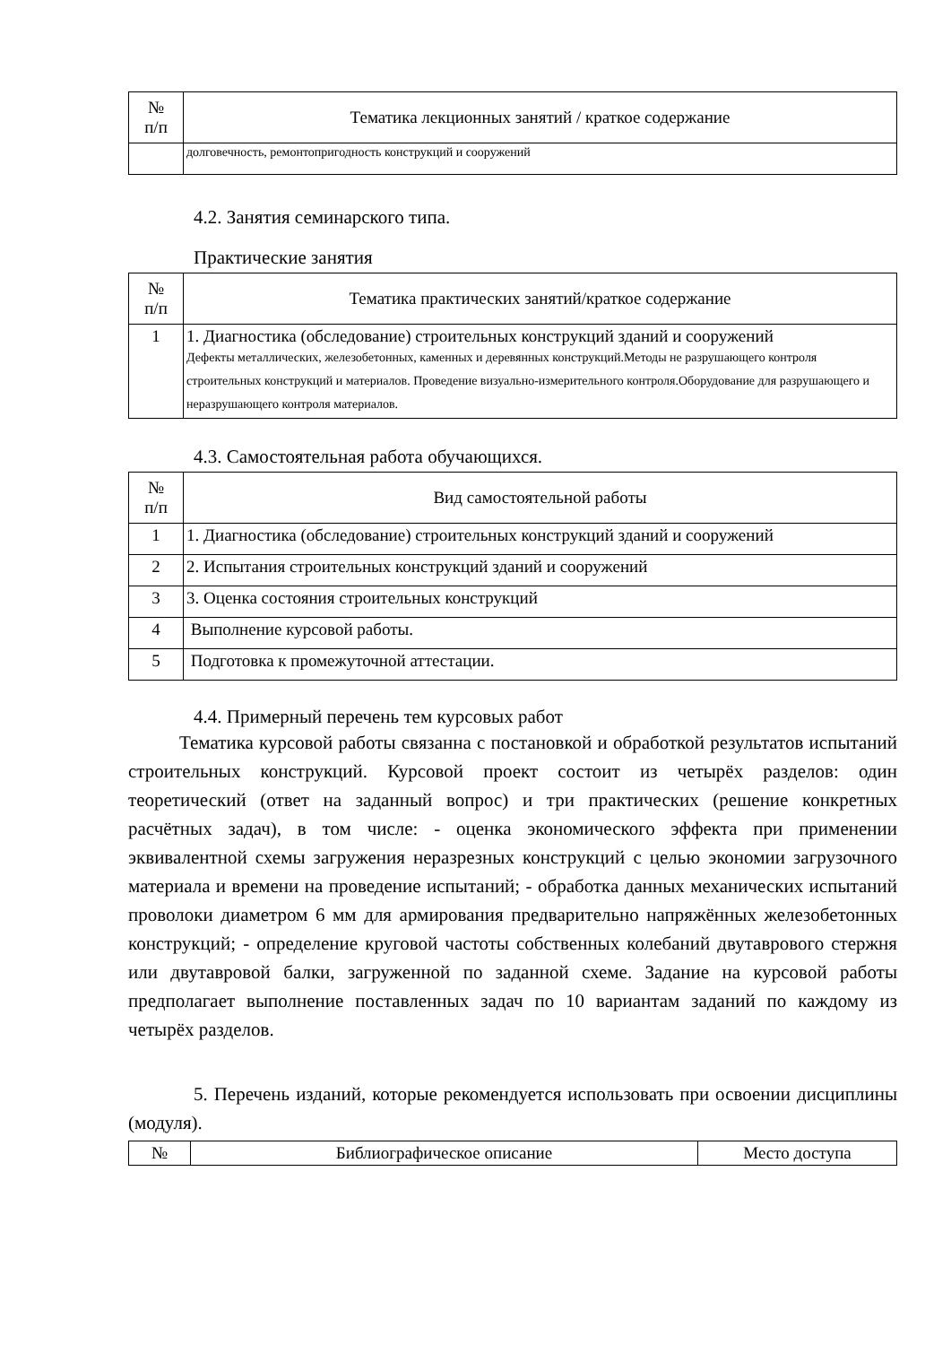| № п/п | Тематика лекционных занятий / краткое содержание |
| --- | --- |
| | долговечность, ремонтопригодность конструкций и сооружений |
4.2. Занятия семинарского типа.
Практические занятия
| № п/п | Тематика практических занятий/краткое содержание |
| --- | --- |
| 1 | 1. Диагностика (обследование) строительных конструкций зданий и сооружений Дефекты металлических, железобетонных, каменных и деревянных конструкций.Методы не разрушающего контроля строительных конструкций и материалов. Проведение визуально-измерительного контроля.Оборудование для разрушающего и неразрушающего контроля материалов. |
4.3. Самостоятельная работа обучающихся.
| № п/п | Вид самостоятельной работы |
| --- | --- |
| 1 | 1. Диагностика (обследование) строительных конструкций зданий и сооружений |
| 2 | 2. Испытания строительных конструкций зданий и сооружений |
| 3 | 3. Оценка состояния строительных конструкций |
| 4 | Выполнение курсовой работы. |
| 5 | Подготовка к промежуточной аттестации. |
4.4. Примерный перечень тем курсовых работ
Тематика курсовой работы связанна с постановкой и обработкой результатов испытаний строительных конструкций. Курсовой проект состоит из четырёх разделов: один теоретический (ответ на заданный вопрос) и три практических (решение конкретных расчётных задач), в том числе: - оценка экономического эффекта при применении эквивалентной схемы загружения неразрезных конструкций с целью экономии загрузочного материала и времени на проведение испытаний; - обработка данных механических испытаний проволоки диаметром 6 мм для армирования предварительно напряжённых железобетонных конструкций; - определение круговой частоты собственных колебаний двутаврового стержня или двутавровой балки, загруженной по заданной схеме. Задание на курсовой работы предполагает выполнение поставленных задач по 10 вариантам заданий по каждому из четырёх разделов.
5. Перечень изданий, которые рекомендуется использовать при освоении дисциплины (модуля).
| № | Библиографическое описание | Место доступа |
| --- | --- | --- |